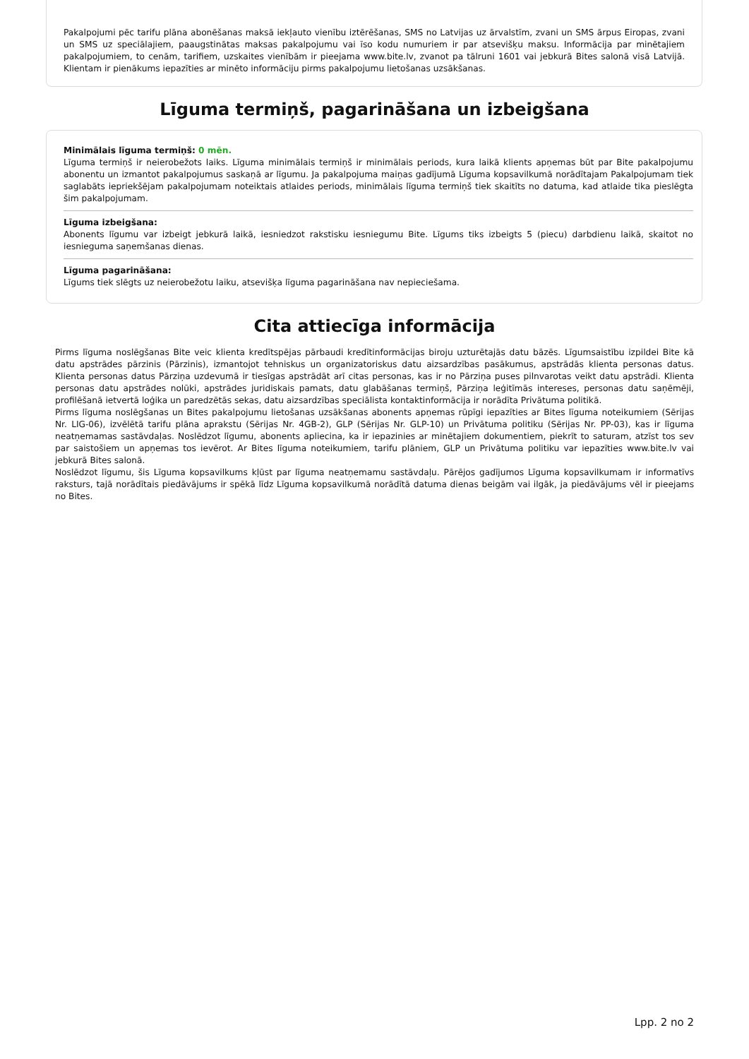Pakalpojumi pēc tarifu plāna abonēšanas maksā iekļauto vienību iztērēšanas, SMS no Latvijas uz ārvalstīm, zvani un SMS ārpus Eiropas, zvani un SMS uz speciālajiem, paaugstinātas maksas pakalpojumu vai īso kodu numuriem ir par atsevišķu maksu. Informācija par minētajiem pakalpojumiem, to cenām, tarifiem, uzskaites vienībām ir pieejama www.bite.lv, zvanot pa tālruni 1601 vai jebkurā Bites salonā visā Latvijā. Klientam ir pienākums iepazīties ar minēto informāciju pirms pakalpojumu lietošanas uzsākšanas.
Līguma termiņš, pagarināšana un izbeigšana
Minimālais līguma termiņš: 0 mēn.
Līguma termiņš ir neierobežots laiks. Līguma minimālais termiņš ir minimālais periods, kura laikā klients apņemas būt par Bite pakalpojumu abonentu un izmantot pakalpojumus saskaņā ar līgumu. Ja pakalpojuma maiņas gadījumā Līguma kopsavilkumā norādītajam Pakalpojumam tiek saglabāts iepriekšējam pakalpojumam noteiktais atlaides periods, minimālais līguma termiņš tiek skaitīts no datuma, kad atlaide tika pieslēgta šim pakalpojumam.
Līguma izbeigšana:
Abonents līgumu var izbeigt jebkurā laikā, iesniedzot rakstisku iesniegumu Bite. Līgums tiks izbeigts 5 (piecu) darbdienu laikā, skaitot no iesnieguma saņemšanas dienas.
Līguma pagarināšana:
Līgums tiek slēgts uz neierobežotu laiku, atsevišķa līguma pagarināšana nav nepieciešama.
Cita attiecīga informācija
Pirms līguma noslēgšanas Bite veic klienta kredītspējas pārbaudi kredītinformācijas biroju uzturētajās datu bāzēs. Līgumsaistību izpildei Bite kā datu apstrādes pārzinis (Pārzinis), izmantojot tehniskus un organizatoriskus datu aizsardzības pasākumus, apstrādās klienta personas datus. Klienta personas datus Pārziņa uzdevumā ir tiesīgas apstrādāt arī citas personas, kas ir no Pārziņa puses pilnvarotas veikt datu apstrādi. Klienta personas datu apstrādes nolūki, apstrādes juridiskais pamats, datu glabāšanas termiņš, Pārziņa leģitīmās intereses, personas datu saņēmēji, profilēšanā ietvertā loģika un paredzētās sekas, datu aizsardzības speciālista kontaktinformācija ir norādīta Privātuma politikā.
Pirms līguma noslēgšanas un Bites pakalpojumu lietošanas uzsākšanas abonents apņemas rūpīgi iepazīties ar Bites līguma noteikumiem (Sērijas Nr. LIG-06), izvēlētā tarifu plāna aprakstu (Sērijas Nr. 4GB-2), GLP (Sērijas Nr. GLP-10) un Privātuma politiku (Sērijas Nr. PP-03), kas ir līguma neatņemamas sastāvdaļas. Noslēdzot līgumu, abonents apliecina, ka ir iepazinies ar minētajiem dokumentiem, piekrīt to saturam, atzīst tos sev par saistošiem un apņemas tos ievērot. Ar Bites līguma noteikumiem, tarifu plāniem, GLP un Privātuma politiku var iepazīties www.bite.lv vai jebkurā Bites salonā.
Noslēdzot līgumu, šis Līguma kopsavilkums kļūst par līguma neatņemamu sastāvdaļu. Pārējos gadījumos Līguma kopsavilkumam ir informatīvs raksturs, tajā norādītais piedāvājums ir spēkā līdz Līguma kopsavilkumā norādītā datuma dienas beigām vai ilgāk, ja piedāvājums vēl ir pieejams no Bites.
Lpp. 2 no 2